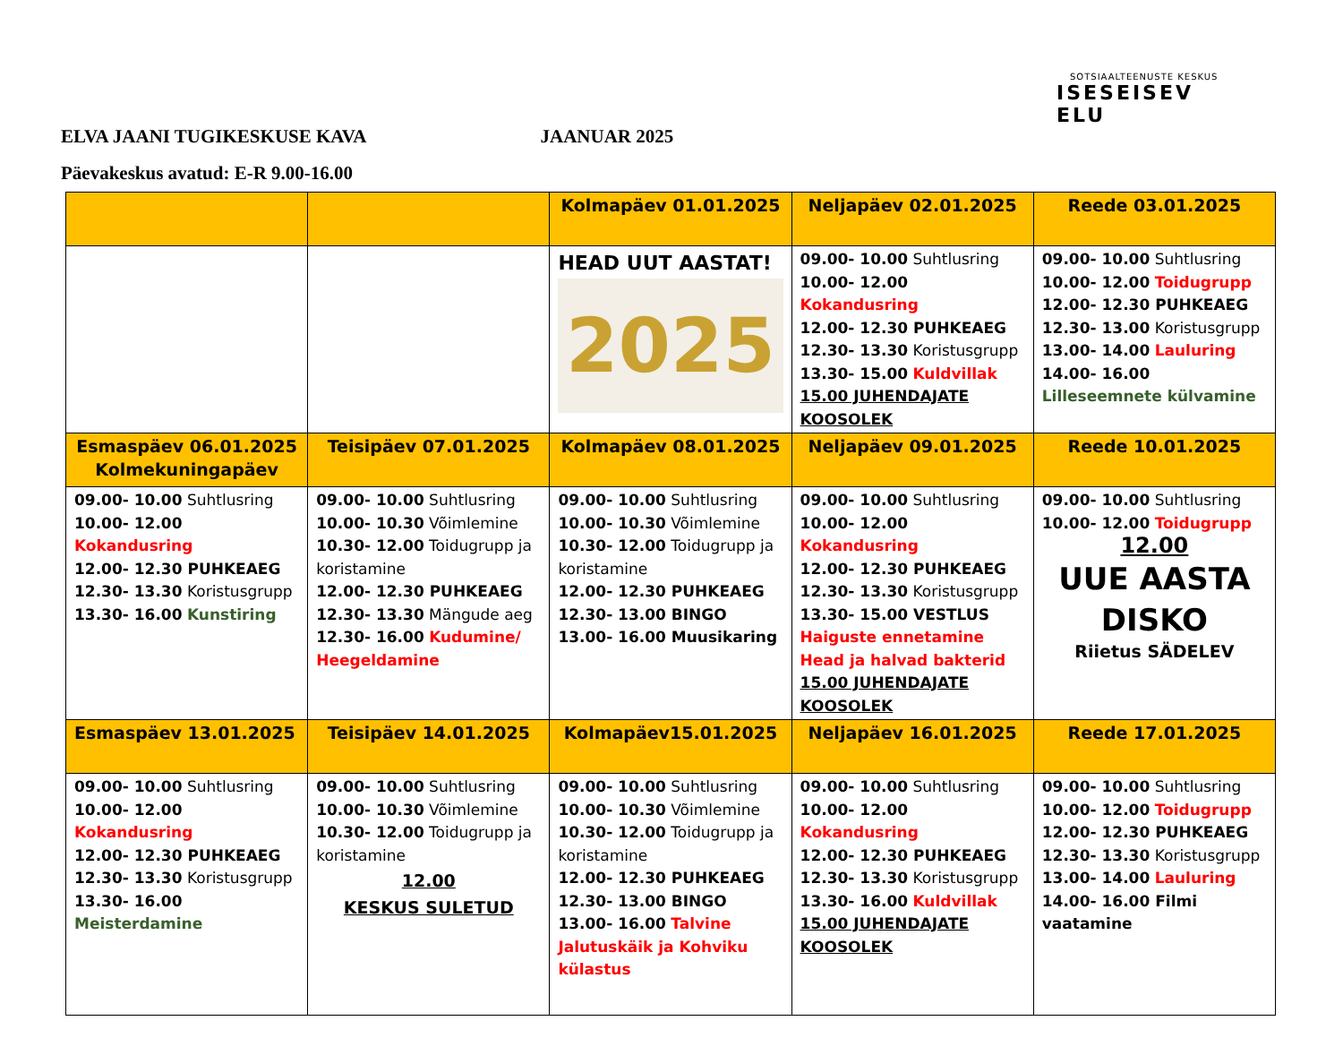SOTSIAALTEENUSTE KESKUS
ISESEISEV ELU
ELVA JAANI TUGIKESKUSE KAVA JAANUAR 2025
Päevakeskus avatud: E-R 9.00-16.00
| | | Kolmapäev 01.01.2025 | Neljapäev 02.01.2025 | Reede 03.01.2025 |
| --- | --- | --- | --- | --- |
| | | HEAD UUT AASTAT! 2025 | 09.00- 10.00 Suhtlusring 10.00- 12.00 Kokandusring 12.00- 12.30 PUHKEAEG 12.30- 13.30 Koristusgrupp 13.30- 15.00 Kuldvillak 15.00 JUHENDAJATE KOOSOLEK | 09.00- 10.00 Suhtlusring 10.00- 12.00 Toidugrupp 12.00- 12.30 PUHKEAEG 12.30- 13.00 Koristusgrupp 13.00- 14.00 Lauluring 14.00- 16.00 Lilleseemnete külvamine |
| Esmaspäev 06.01.2025 Kolmekuningapäev | Teisipäev 07.01.2025 | Kolmapäev 08.01.2025 | Neljapäev 09.01.2025 | Reede 10.01.2025 |
| 09.00- 10.00 Suhtlusring 10.00- 12.00 Kokandusring 12.00- 12.30 PUHKEAEG 12.30- 13.30 Koristusgrupp 13.30- 16.00 Kunstiring | 09.00- 10.00 Suhtlusring 10.00- 10.30 Võimlemine 10.30- 12.00 Toidugrupp ja koristamine 12.00- 12.30 PUHKEAEG 12.30- 13.30 Mängude aeg 12.30- 16.00 Kudumine/ Heegeldamine | 09.00- 10.00 Suhtlusring 10.00- 10.30 Võimlemine 10.30- 12.00 Toidugrupp ja koristamine 12.00- 12.30 PUHKEAEG 12.30- 13.00 BINGO 13.00- 16.00 Muusikaring | 09.00- 10.00 Suhtlusring 10.00- 12.00 Kokandusring 12.00- 12.30 PUHKEAEG 12.30- 13.30 Koristusgrupp 13.30- 15.00 VESTLUS Haiguste ennetamine Head ja halvad bakterid 15.00 JUHENDAJATE KOOSOLEK | 09.00- 10.00 Suhtlusring 10.00- 12.00 Toidugrupp 12.00 UUE AASTA DISKO Riietus SÄDELEV |
| Esmaspäev 13.01.2025 | Teisipäev 14.01.2025 | Kolmapäev15.01.2025 | Neljapäev 16.01.2025 | Reede 17.01.2025 |
| 09.00- 10.00 Suhtlusring 10.00- 12.00 Kokandusring 12.00- 12.30 PUHKEAEG 12.30- 13.30 Koristusgrupp 13.30- 16.00 Meisterdamine | 09.00- 10.00 Suhtlusring 10.00- 10.30 Võimlemine 10.30- 12.00 Toidugrupp ja koristamine 12.00 KESKUS SULETUD | 09.00- 10.00 Suhtlusring 10.00- 10.30 Võimlemine 10.30- 12.00 Toidugrupp ja koristamine 12.00- 12.30 PUHKEAEG 12.30- 13.00 BINGO 13.00- 16.00 Talvine Jalutuskäik ja Kohviku külastus | 09.00- 10.00 Suhtlusring 10.00- 12.00 Kokandusring 12.00- 12.30 PUHKEAEG 12.30- 13.30 Koristusgrupp 13.30- 16.00 Kuldvillak 15.00 JUHENDAJATE KOOSOLEK | 09.00- 10.00 Suhtlusring 10.00- 12.00 Toidugrupp 12.00- 12.30 PUHKEAEG 12.30- 13.30 Koristusgrupp 13.00- 14.00 Lauluring 14.00- 16.00 Filmi vaatamine |